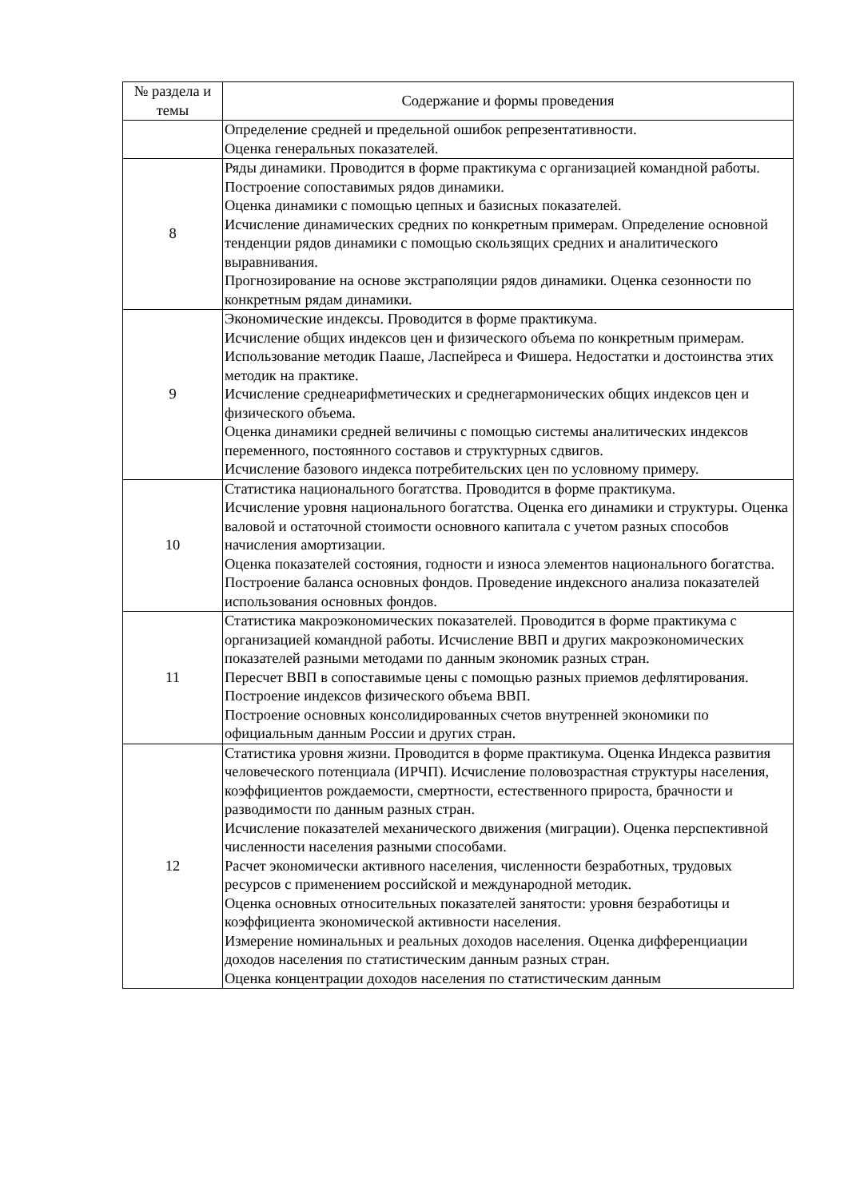| № раздела и темы | Содержание и формы проведения |
| --- | --- |
| | Определение средней и предельной ошибок репрезентативности. Оценка генеральных показателей. |
| 8 | Ряды динамики. Проводится в форме практикума с организацией командной работы. Построение сопоставимых рядов динамики. Оценка динамики с помощью цепных и базисных показателей. Исчисление динамических средних по конкретным примерам. Определение основной тенденции рядов динамики с помощью скользящих средних и аналитического выравнивания. Прогнозирование на основе экстраполяции рядов динамики. Оценка сезонности по конкретным рядам динамики. |
| 9 | Экономические индексы. Проводится в форме практикума. Исчисление общих индексов цен и физического объема по конкретным примерам. Использование методик Пааше, Ласпейреса и Фишера. Недостатки и достоинства этих методик на практике. Исчисление среднеарифметических и среднегармонических общих индексов цен и физического объема. Оценка динамики средней величины с помощью системы аналитических индексов переменного, постоянного составов и структурных сдвигов. Исчисление базового индекса потребительских цен по условному примеру. |
| 10 | Статистика национального богатства. Проводится в форме практикума. Исчисление уровня национального богатства. Оценка его динамики и структуры. Оценка валовой и остаточной стоимости основного капитала с учетом разных способов начисления амортизации. Оценка показателей состояния, годности и износа элементов национального богатства. Построение баланса основных фондов. Проведение индексного анализа показателей использования основных фондов. |
| 11 | Статистика макроэкономических показателей. Проводится в форме практикума с организацией командной работы. Исчисление ВВП и других макроэкономических показателей разными методами по данным экономик разных стран. Пересчет ВВП в сопоставимые цены с помощью разных приемов дефлятирования. Построение индексов физического объема ВВП. Построение основных консолидированных счетов внутренней экономики по официальным данным России и других стран. |
| 12 | Статистика уровня жизни. Проводится в форме практикума. Оценка Индекса развития человеческого потенциала (ИРЧП). Исчисление половозрастная структуры населения, коэффициентов рождаемости, смертности, естественного прироста, брачности и разводимости по данным разных стран. Исчисление показателей механического движения (миграции). Оценка перспективной численности населения разными способами. Расчет экономически активного населения, численности безработных, трудовых ресурсов с применением российской и международной методик. Оценка основных относительных показателей занятости: уровня безработицы и коэффициента экономической активности населения. Измерение номинальных и реальных доходов населения. Оценка дифференциации доходов населения по статистическим данным разных стран. Оценка концентрации доходов населения по статистическим данным |